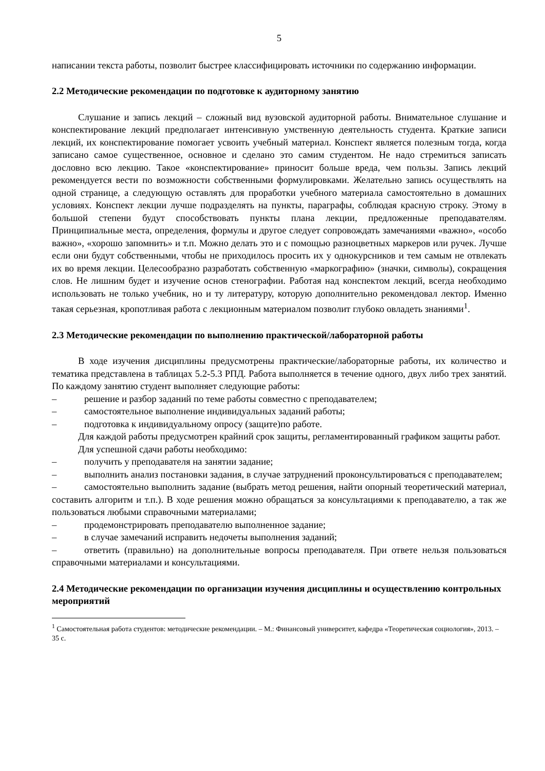5
написании текста работы, позволит быстрее классифицировать источники по содержанию информации.
2.2 Методические рекомендации по подготовке к аудиторному занятию
Слушание и запись лекций – сложный вид вузовской аудиторной работы. Внимательное слушание и конспектирование лекций предполагает интенсивную умственную деятельность студента. Краткие записи лекций, их конспектирование помогает усвоить учебный материал. Конспект является полезным тогда, когда записано самое существенное, основное и сделано это самим студентом. Не надо стремиться записать дословно всю лекцию. Такое «конспектирование» приносит больше вреда, чем пользы. Запись лекций рекомендуется вести по возможности собственными формулировками. Желательно запись осуществлять на одной странице, а следующую оставлять для проработки учебного материала самостоятельно в домашних условиях. Конспект лекции лучше подразделять на пункты, параграфы, соблюдая красную строку. Этому в большой степени будут способствовать пункты плана лекции, предложенные преподавателям. Принципиальные места, определения, формулы и другое следует сопровождать замечаниями «важно», «особо важно», «хорошо запомнить» и т.п. Можно делать это и с помощью разноцветных маркеров или ручек. Лучше если они будут собственными, чтобы не приходилось просить их у однокурсников и тем самым не отвлекать их во время лекции. Целесообразно разработать собственную «маркографию» (значки, символы), сокращения слов. Не лишним будет и изучение основ стенографии. Работая над конспектом лекций, всегда необходимо использовать не только учебник, но и ту литературу, которую дополнительно рекомендовал лектор. Именно такая серьезная, кропотливая работа с лекционным материалом позволит глубоко овладеть знаниями<sup>1</sup>.
2.3 Методические рекомендации по выполнению практической/лабораторной работы
В ходе изучения дисциплины предусмотрены практические/лабораторные работы, их количество и тематика представлена в таблицах 5.2-5.3 РПД. Работа выполняется в течение одного, двух либо трех занятий. По каждому занятию студент выполняет следующие работы:
– решение и разбор заданий по теме работы совместно с преподавателем;
– самостоятельное выполнение индивидуальных заданий работы;
– подготовка к индивидуальному опросу (защите)по работе.
Для каждой работы предусмотрен крайний срок защиты, регламентированный графиком защиты работ.
Для успешной сдачи работы необходимо:
– получить у преподавателя на занятии задание;
– выполнить анализ постановки задания, в случае затруднений проконсультироваться с преподавателем;
– самостоятельно выполнить задание (выбрать метод решения, найти опорный теоретический материал, составить алгоритм и т.п.). В ходе решения можно обращаться за консультациями к преподавателю, а так же пользоваться любыми справочными материалами;
– продемонстрировать преподавателю выполненное задание;
– в случае замечаний исправить недочеты выполнения заданий;
– ответить (правильно) на дополнительные вопросы преподавателя. При ответе нельзя пользоваться справочными материалами и консультациями.
2.4 Методические рекомендации по организации изучения дисциплины и осуществлению контрольных мероприятий
<sup>1</sup> Самостоятельная работа студентов: методические рекомендации. – М.: Финансовый университет, кафедра «Теоретическая социология», 2013. – 35 с.